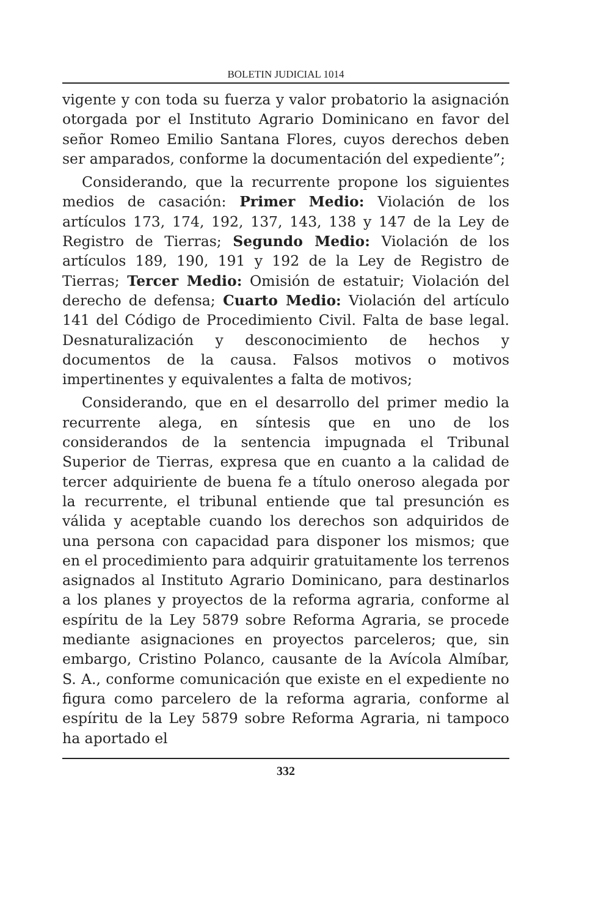BOLETIN JUDICIAL 1014
vigente y con toda su fuerza y valor probatorio la asignación otorgada por el Instituto Agrario Dominicano en favor del señor Romeo Emilio Santana Flores, cuyos derechos deben ser amparados, conforme la documentación del expediente”;
Considerando, que la recurrente propone los siguientes medios de casación: Primer Medio: Violación de los artículos 173, 174, 192, 137, 143, 138 y 147 de la Ley de Registro de Tierras; Segundo Medio: Violación de los artículos 189, 190, 191 y 192 de la Ley de Registro de Tierras; Tercer Medio: Omisión de estatuir; Violación del derecho de defensa; Cuarto Medio: Violación del artículo 141 del Código de Procedimiento Civil. Falta de base legal. Desnaturalización y desconocimiento de hechos y documentos de la causa. Falsos motivos o motivos impertinentes y equivalentes a falta de motivos;
Considerando, que en el desarrollo del primer medio la recurrente alega, en síntesis que en uno de los considerandos de la sentencia impugnada el Tribunal Superior de Tierras, expresa que en cuanto a la calidad de tercer adquiriente de buena fe a título oneroso alegada por la recurrente, el tribunal entiende que tal presunción es válida y aceptable cuando los derechos son adquiridos de una persona con capacidad para disponer los mismos; que en el procedimiento para adquirir gratuitamente los terrenos asignados al Instituto Agrario Dominicano, para destinarlos a los planes y proyectos de la reforma agraria, conforme al espíritu de la Ley 5879 sobre Reforma Agraria, se procede mediante asignaciones en proyectos parceleros; que, sin embargo, Cristino Polanco, causante de la Avícola Almíbar, S. A., conforme comunicación que existe en el expediente no figura como parcelero de la reforma agraria, conforme al espíritu de la Ley 5879 sobre Reforma Agraria, ni tampoco ha aportado el
332